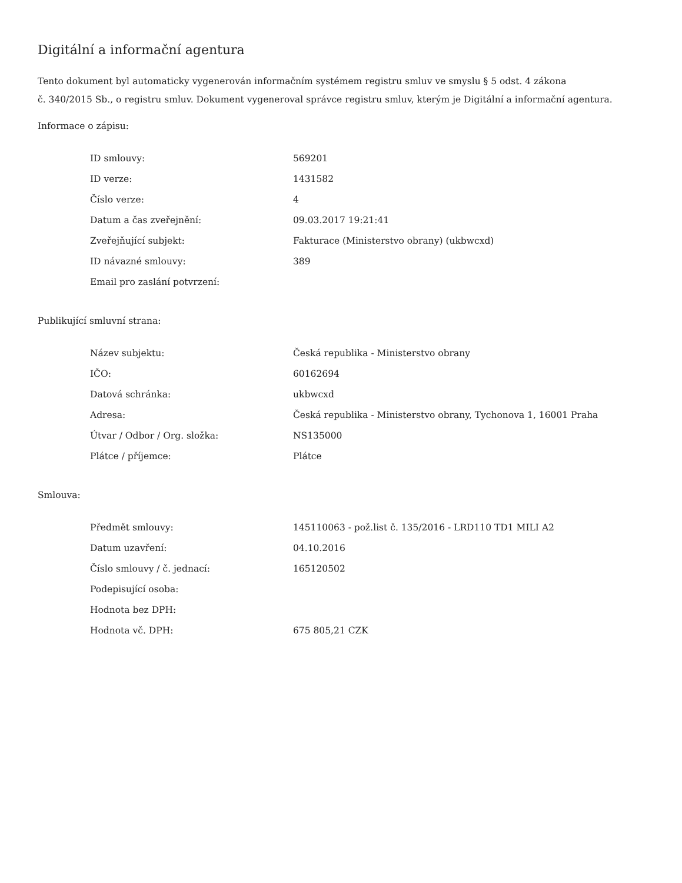Digitální a informační agentura
Tento dokument byl automaticky vygenerován informačním systémem registru smluv ve smyslu § 5 odst. 4 zákona
č. 340/2015 Sb., o registru smluv. Dokument vygeneroval správce registru smluv, kterým je Digitální a informační agentura.
Informace o zápisu:
| ID smlouvy: | 569201 |
| ID verze: | 1431582 |
| Číslo verze: | 4 |
| Datum a čas zveřejnění: | 09.03.2017 19:21:41 |
| Zveřejňující subjekt: | Fakturace (Ministerstvo obrany) (ukbwcxd) |
| ID návazné smlouvy: | 389 |
| Email pro zaslání potvrzení: | |
Publikující smluvní strana:
| Název subjektu: | Česká republika - Ministerstvo obrany |
| IČO: | 60162694 |
| Datová schránka: | ukbwcxd |
| Adresa: | Česká republika - Ministerstvo obrany, Tychonova 1, 16001 Praha |
| Útvar / Odbor / Org. složka: | NS135000 |
| Plátce / příjemce: | Plátce |
Smlouva:
| Předmět smlouvy: | 145110063 - pož.list č. 135/2016 - LRD110 TD1 MILI A2 |
| Datum uzavření: | 04.10.2016 |
| Číslo smlouvy / č. jednací: | 165120502 |
| Podepisující osoba: | |
| Hodnota bez DPH: | |
| Hodnota vč. DPH: | 675 805,21 CZK |